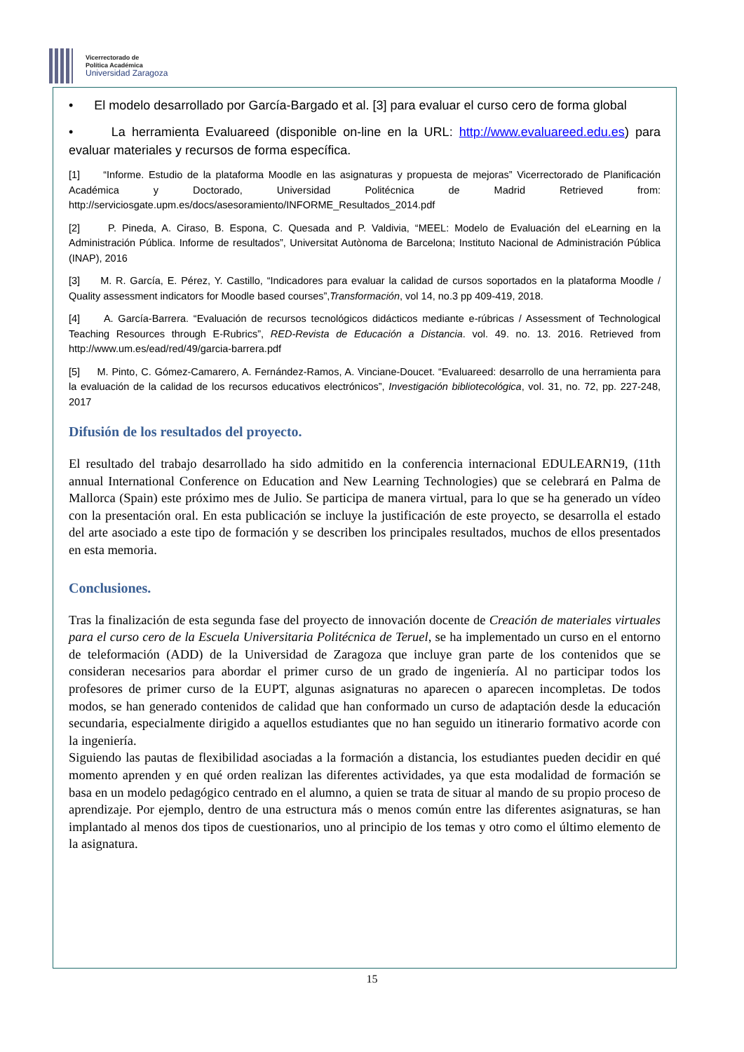Vicerrectorado de
Política Académica
Universidad Zaragoza
• El modelo desarrollado por García-Bargado et al. [3] para evaluar el curso cero de forma global
• La herramienta Evaluareed (disponible on-line en la URL: http://www.evaluareed.edu.es) para evaluar materiales y recursos de forma específica.
[1] “Informe. Estudio de la plataforma Moodle en las asignaturas y propuesta de mejoras” Vicerrectorado de Planificación Académica y Doctorado, Universidad Politécnica de Madrid Retrieved from: http://serviciosgate.upm.es/docs/asesoramiento/INFORME_Resultados_2014.pdf
[2] P. Pineda, A. Ciraso, B. Espona, C. Quesada and P. Valdivia, “MEEL: Modelo de Evaluación del eLearning en la Administración Pública. Informe de resultados”, Universitat Autònoma de Barcelona; Instituto Nacional de Administración Pública (INAP), 2016
[3] M. R. García, E. Pérez, Y. Castillo, “Indicadores para evaluar la calidad de cursos soportados en la plataforma Moodle / Quality assessment indicators for Moodle based courses”,Transformación, vol 14, no.3 pp 409-419, 2018.
[4] A. García-Barrera. “Evaluación de recursos tecnológicos didácticos mediante e-rúbricas / Assessment of Technological Teaching Resources through E-Rubrics”, RED-Revista de Educación a Distancia. vol. 49. no. 13. 2016. Retrieved from http://www.um.es/ead/red/49/garcia-barrera.pdf
[5] M. Pinto, C. Gómez-Camarero, A. Fernández-Ramos, A. Vinciane-Doucet. “Evaluareed: desarrollo de una herramienta para la evaluación de la calidad de los recursos educativos electrónicos”, Investigación bibliotecológica, vol. 31, no. 72, pp. 227-248, 2017
Difusión de los resultados del proyecto.
El resultado del trabajo desarrollado ha sido admitido en la conferencia internacional EDULEARN19, (11th annual International Conference on Education and New Learning Technologies) que se celebrará en Palma de Mallorca (Spain) este próximo mes de Julio. Se participa de manera virtual, para lo que se ha generado un vídeo con la presentación oral. En esta publicación se incluye la justificación de este proyecto, se desarrolla el estado del arte asociado a este tipo de formación y se describen los principales resultados, muchos de ellos presentados en esta memoria.
Conclusiones.
Tras la finalización de esta segunda fase del proyecto de innovación docente de Creación de materiales virtuales para el curso cero de la Escuela Universitaria Politécnica de Teruel, se ha implementado un curso en el entorno de teleformación (ADD) de la Universidad de Zaragoza que incluye gran parte de los contenidos que se consideran necesarios para abordar el primer curso de un grado de ingeniería. Al no participar todos los profesores de primer curso de la EUPT, algunas asignaturas no aparecen o aparecen incompletas. De todos modos, se han generado contenidos de calidad que han conformado un curso de adaptación desde la educación secundaria, especialmente dirigido a aquellos estudiantes que no han seguido un itinerario formativo acorde con la ingeniería.
Siguiendo las pautas de flexibilidad asociadas a la formación a distancia, los estudiantes pueden decidir en qué momento aprenden y en qué orden realizan las diferentes actividades, ya que esta modalidad de formación se basa en un modelo pedagógico centrado en el alumno, a quien se trata de situar al mando de su propio proceso de aprendizaje. Por ejemplo, dentro de una estructura más o menos común entre las diferentes asignaturas, se han implantado al menos dos tipos de cuestionarios, uno al principio de los temas y otro como el último elemento de la asignatura.
15